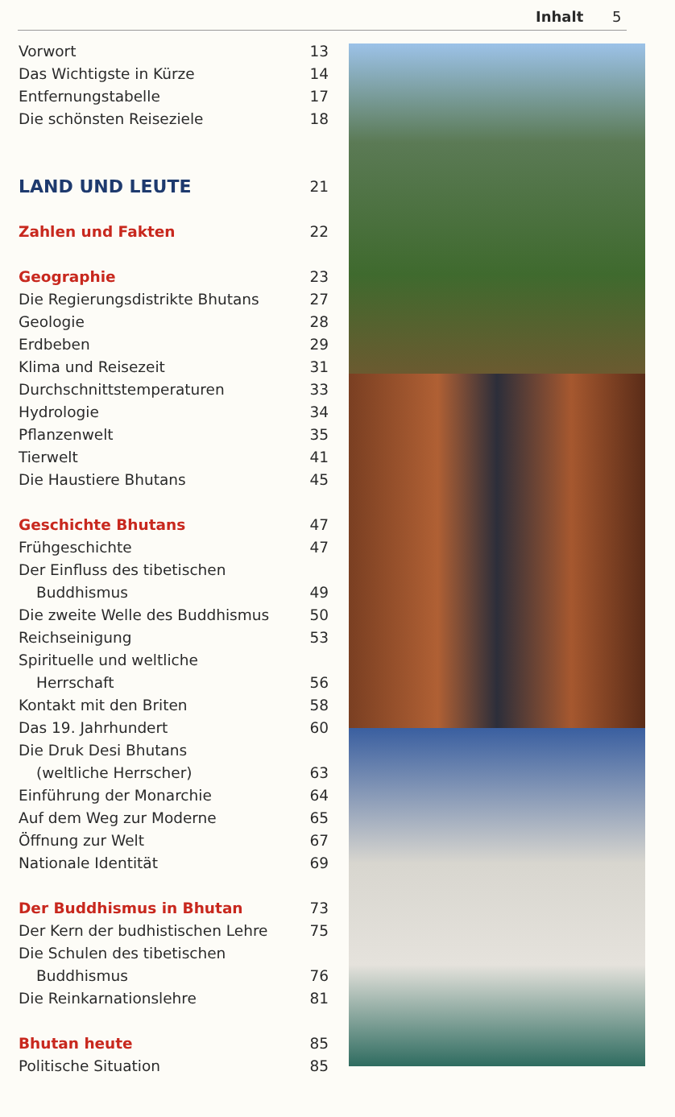Inhalt 5
Vorwort 13
Das Wichtigste in Kürze 14
Entfernungstabelle 17
Die schönsten Reiseziele 18
LAND UND LEUTE 21
Zahlen und Fakten 22
Geographie 23
Die Regierungsdistrikte Bhutans 27
Geologie 28
Erdbeben 29
Klima und Reisezeit 31
Durchschnittstemperaturen 33
Hydrologie 34
Pflanzenwelt 35
Tierwelt 41
Die Haustiere Bhutans 45
Geschichte Bhutans 47
Frühgeschichte 47
Der Einfluss des tibetischen
Buddhismus 49
Die zweite Welle des Buddhismus 50
Reichseinigung 53
Spirituelle und weltliche
Herrschaft 56
Kontakt mit den Briten 58
Das 19. Jahrhundert 60
Die Druk Desi Bhutans
(weltliche Herrscher) 63
Einführung der Monarchie 64
Auf dem Weg zur Moderne 65
Öffnung zur Welt 67
Nationale Identität 69
Der Buddhismus in Bhutan 73
Der Kern der budhistischen Lehre 75
Die Schulen des tibetischen
Buddhismus 76
Die Reinkarnationslehre 81
Bhutan heute 85
Politische Situation 85